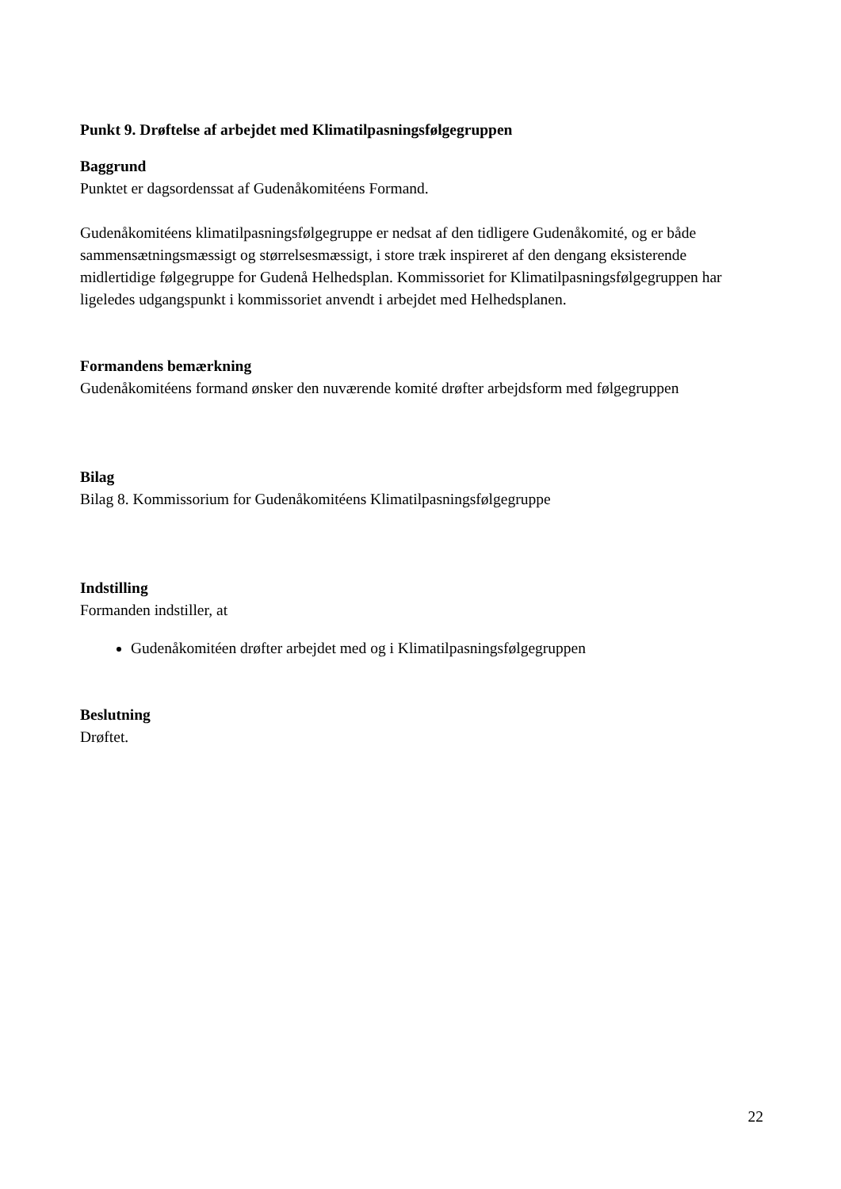Punkt 9. Drøftelse af arbejdet med Klimatilpasningsfølgegruppen
Baggrund
Punktet er dagsordenssat af Gudenåkomitéens Formand.
Gudenåkomitéens klimatilpasningsfølgegruppe er nedsat af den tidligere Gudenåkomité, og er både sammensætningsmæssigt og størrelsesmæssigt, i store træk inspireret af den dengang eksisterende midlertidige følgegruppe for Gudenå Helhedsplan. Kommissoriet for Klimatilpasningsfølgegruppen har ligeledes udgangspunkt i kommissoriet anvendt i arbejdet med Helhedsplanen.
Formandens bemærkning
Gudenåkomitéens formand ønsker den nuværende komité drøfter arbejdsform med følgegruppen
Bilag
Bilag 8. Kommissorium for Gudenåkomitéens Klimatilpasningsfølgegruppe
Indstilling
Formanden indstiller, at
Gudenåkomitéen drøfter arbejdet med og i Klimatilpasningsfølgegruppen
Beslutning
Drøftet.
22